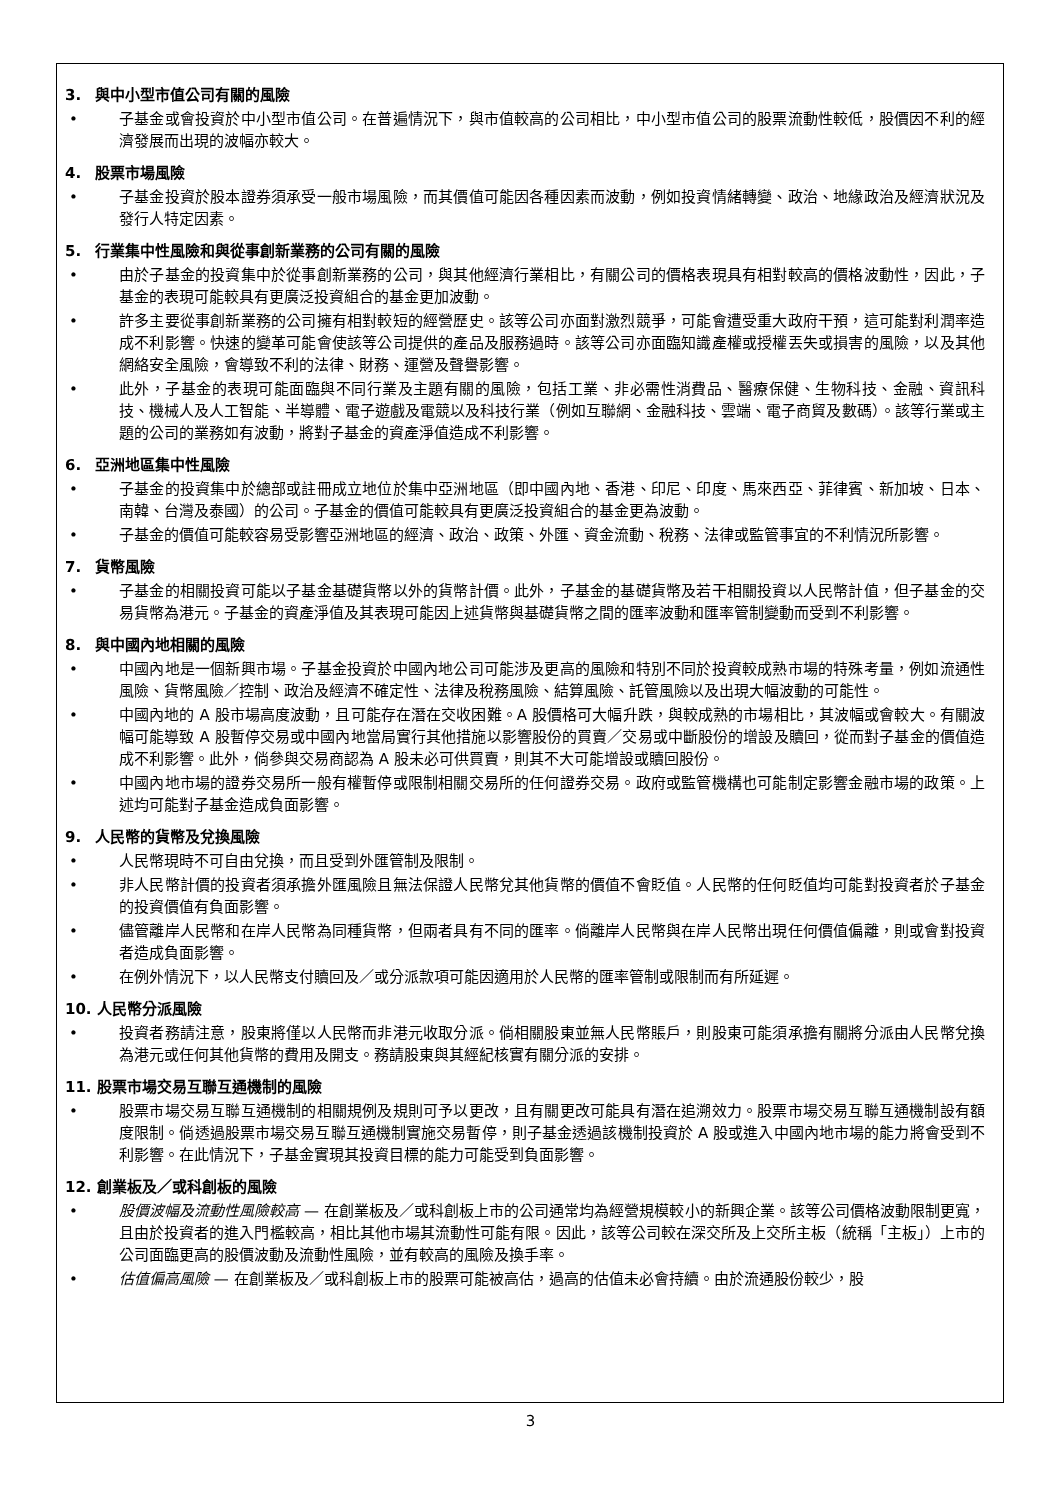3. 與中小型市值公司有關的風險
• 子基金或會投資於中小型市值公司。在普遍情況下，與市值較高的公司相比，中小型市值公司的股票流動性較低，股價因不利的經濟發展而出現的波幅亦較大。
4. 股票市場風險
• 子基金投資於股本證券須承受一般市場風險，而其價值可能因各種因素而波動，例如投資情緒轉變、政治、地緣政治及經濟狀況及發行人特定因素。
5. 行業集中性風險和與從事創新業務的公司有關的風險
• 由於子基金的投資集中於從事創新業務的公司，與其他經濟行業相比，有關公司的價格表現具有相對較高的價格波動性，因此，子基金的表現可能較具有更廣泛投資組合的基金更加波動。
• 許多主要從事創新業務的公司擁有相對較短的經營歷史。該等公司亦面對激烈競爭，可能會遭受重大政府干預，這可能對利潤率造成不利影響。快速的變革可能會使該等公司提供的產品及服務過時。該等公司亦面臨知識產權或授權丟失或損害的風險，以及其他網絡安全風險，會導致不利的法律、財務、運營及聲譽影響。
• 此外，子基金的表現可能面臨與不同行業及主題有關的風險，包括工業、非必需性消費品、醫療保健、生物科技、金融、資訊科技、機械人及人工智能、半導體、電子遊戲及電競以及科技行業（例如互聯網、金融科技、雲端、電子商貿及數碼）。該等行業或主題的公司的業務如有波動，將對子基金的資產淨值造成不利影響。
6. 亞洲地區集中性風險
• 子基金的投資集中於總部或註冊成立地位於集中亞洲地區（即中國內地、香港、印尼、印度、馬來西亞、菲律賓、新加坡、日本、南韓、台灣及泰國）的公司。子基金的價值可能較具有更廣泛投資組合的基金更為波動。
• 子基金的價值可能較容易受影響亞洲地區的經濟、政治、政策、外匯、資金流動、稅務、法律或監管事宜的不利情況所影響。
7. 貨幣風險
• 子基金的相關投資可能以子基金基礎貨幣以外的貨幣計價。此外，子基金的基礎貨幣及若干相關投資以人民幣計值，但子基金的交易貨幣為港元。子基金的資產淨值及其表現可能因上述貨幣與基礎貨幣之間的匯率波動和匯率管制變動而受到不利影響。
8. 與中國內地相關的風險
• 中國內地是一個新興市場。子基金投資於中國內地公司可能涉及更高的風險和特別不同於投資較成熟市場的特殊考量，例如流通性風險、貨幣風險／控制、政治及經濟不確定性、法律及稅務風險、結算風險、託管風險以及出現大幅波動的可能性。
• 中國內地的 A 股市場高度波動，且可能存在潛在交收困難。A 股價格可大幅升跌，與較成熟的市場相比，其波幅或會較大。有關波幅可能導致 A 股暫停交易或中國內地當局實行其他措施以影響股份的買賣／交易或中斷股份的增設及贖回，從而對子基金的價值造成不利影響。此外，倘參與交易商認為 A 股未必可供買賣，則其不大可能增設或贖回股份。
• 中國內地市場的證券交易所一般有權暫停或限制相關交易所的任何證券交易。政府或監管機構也可能制定影響金融市場的政策。上述均可能對子基金造成負面影響。
9. 人民幣的貨幣及兌換風險
• 人民幣現時不可自由兌換，而且受到外匯管制及限制。
• 非人民幣計價的投資者須承擔外匯風險且無法保證人民幣兌其他貨幣的價值不會貶值。人民幣的任何貶值均可能對投資者於子基金的投資價值有負面影響。
• 儘管離岸人民幣和在岸人民幣為同種貨幣，但兩者具有不同的匯率。倘離岸人民幣與在岸人民幣出現任何價值偏離，則或會對投資者造成負面影響。
• 在例外情況下，以人民幣支付贖回及／或分派款項可能因適用於人民幣的匯率管制或限制而有所延遲。
10. 人民幣分派風險
• 投資者務請注意，股東將僅以人民幣而非港元收取分派。倘相關股東並無人民幣賬戶，則股東可能須承擔有關將分派由人民幣兌換為港元或任何其他貨幣的費用及開支。務請股東與其經紀核實有關分派的安排。
11. 股票市場交易互聯互通機制的風險
• 股票市場交易互聯互通機制的相關規例及規則可予以更改，且有關更改可能具有潛在追溯效力。股票市場交易互聯互通機制設有額度限制。倘透過股票市場交易互聯互通機制實施交易暫停，則子基金透過該機制投資於 A 股或進入中國內地市場的能力將會受到不利影響。在此情況下，子基金實現其投資目標的能力可能受到負面影響。
12. 創業板及／或科創板的風險
• 股價波幅及流動性風險較高 — 在創業板及／或科創板上市的公司通常均為經營規模較小的新興企業。該等公司價格波動限制更寬，且由於投資者的進入門檻較高，相比其他市場其流動性可能有限。因此，該等公司較在深交所及上交所主板（統稱「主板」）上市的公司面臨更高的股價波動及流動性風險，並有較高的風險及換手率。
• 估值偏高風險 — 在創業板及／或科創板上市的股票可能被高估，過高的估值未必會持續。由於流通股份較少，股
3